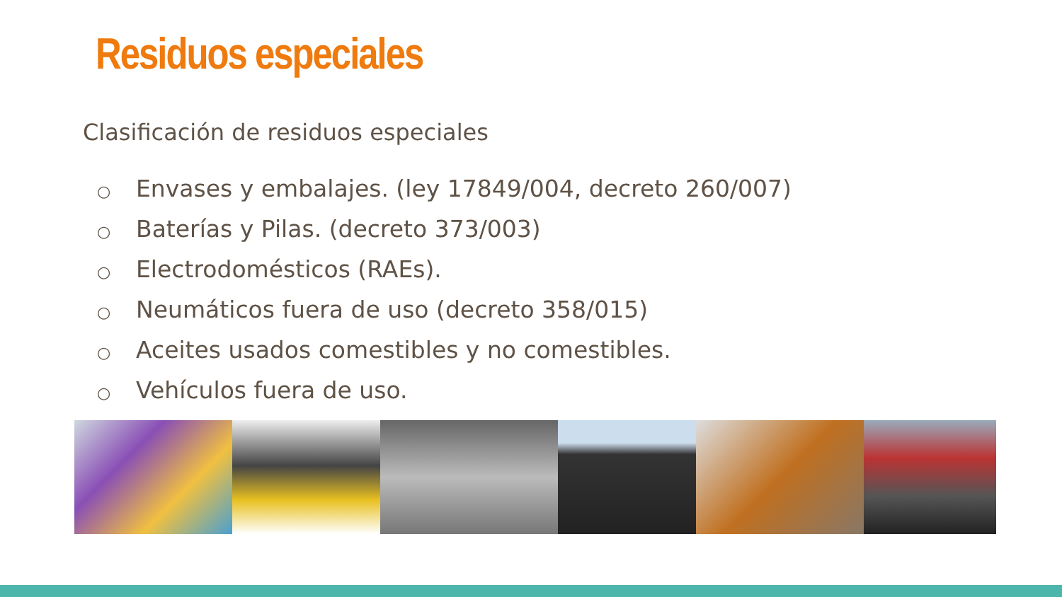Residuos especiales
Clasificación de residuos especiales
○ Envases y embalajes. (ley 17849/004, decreto 260/007)
○ Baterías y Pilas. (decreto 373/003)
○ Electrodomésticos (RAEs).
○ Neumáticos fuera de uso (decreto 358/015)
○ Aceites usados comestibles y no comestibles.
○ Vehículos fuera de uso.